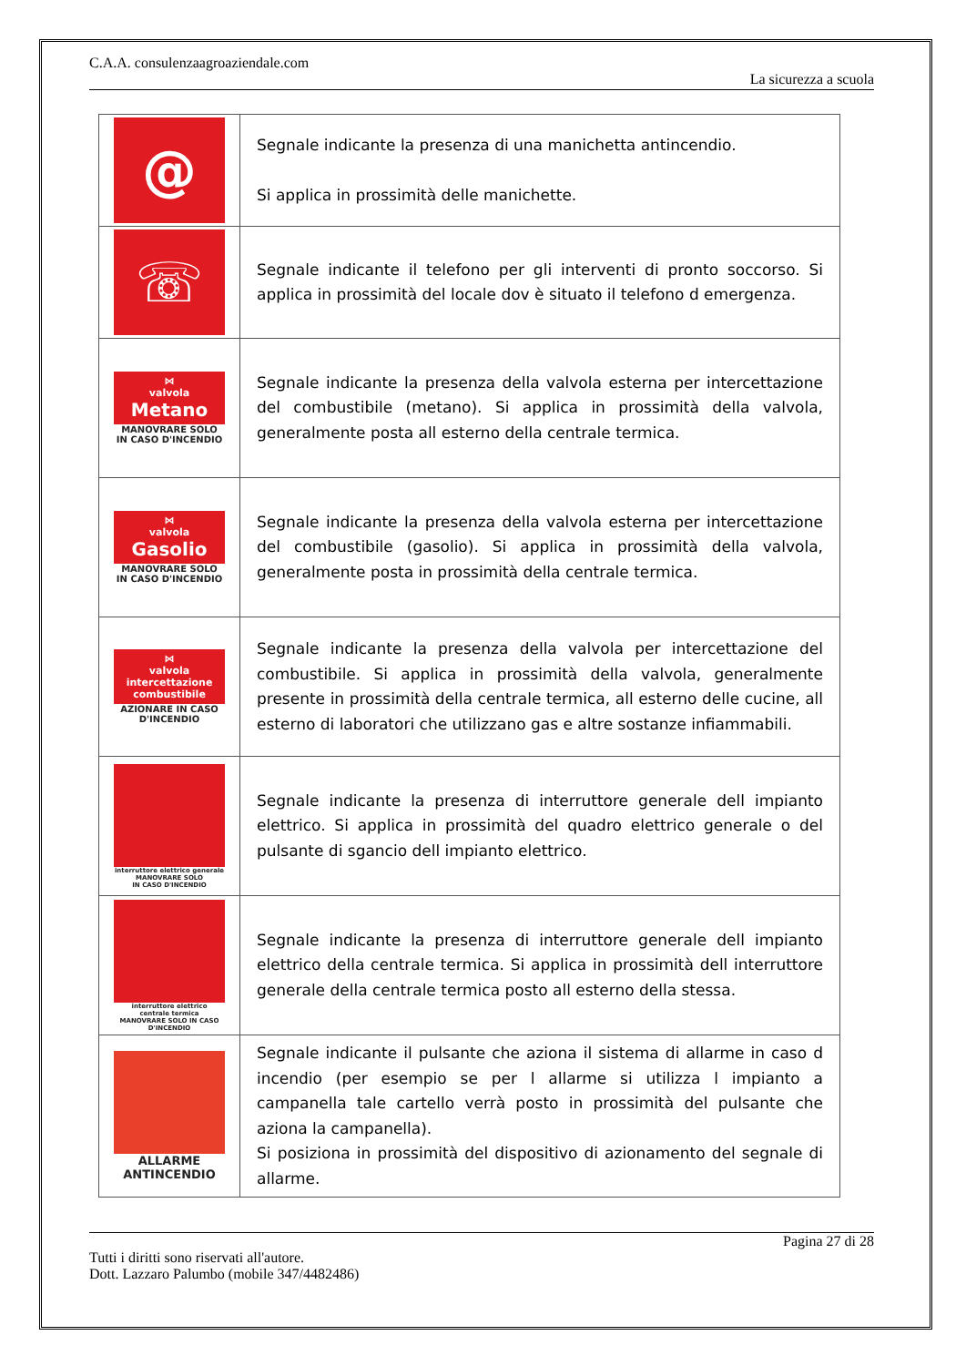C.A.A. consulenzaagroaziendale.com
La sicurezza a scuola
| @ | Segnale indicante la presenza di una manichetta antincendio. Si applica in prossimità delle manichette. |
| ☏ | Segnale indicante il telefono per gli interventi di pronto soccorso. Si applica in prossimità del locale dov è situato il telefono d emergenza. |
| ⋈ valvola Metano MANOVRARE SOLO IN CASO D'INCENDIO | Segnale indicante la presenza della valvola esterna per intercettazione del combustibile (metano). Si applica in prossimità della valvola, generalmente posta all esterno della centrale termica. |
| ⋈ valvola Gasolio MANOVRARE SOLO IN CASO D'INCENDIO | Segnale indicante la presenza della valvola esterna per intercettazione del combustibile (gasolio). Si applica in prossimità della valvola, generalmente posta in prossimità della centrale termica. |
| ⋈ valvola intercettazione combustibile AZIONARE IN CASO D'INCENDIO | Segnale indicante la presenza della valvola per intercettazione del combustibile. Si applica in prossimità della valvola, generalmente presente in prossimità della centrale termica, all esterno delle cucine, all esterno di laboratori che utilizzano gas e altre sostanze infiammabili. |
| interruttore elettrico generale MANOVRARE SOLO IN CASO D'INCENDIO | Segnale indicante la presenza di interruttore generale dell impianto elettrico. Si applica in prossimità del quadro elettrico generale o del pulsante di sgancio dell impianto elettrico. |
| interruttore elettrico centrale termica MANOVRARE SOLO IN CASO D'INCENDIO | Segnale indicante la presenza di interruttore generale dell impianto elettrico della centrale termica. Si applica in prossimità dell interruttore generale della centrale termica posto all esterno della stessa. |
| ALLARME ANTINCENDIO | Segnale indicante il pulsante che aziona il sistema di allarme in caso d incendio (per esempio se per l allarme si utilizza l impianto a campanella tale cartello verrà posto in prossimità del pulsante che aziona la campanella). Si posiziona in prossimità del dispositivo di azionamento del segnale di allarme. |
Pagina 27 di 28
Tutti i diritti sono riservati all'autore.
Dott. Lazzaro Palumbo (mobile 347/4482486)